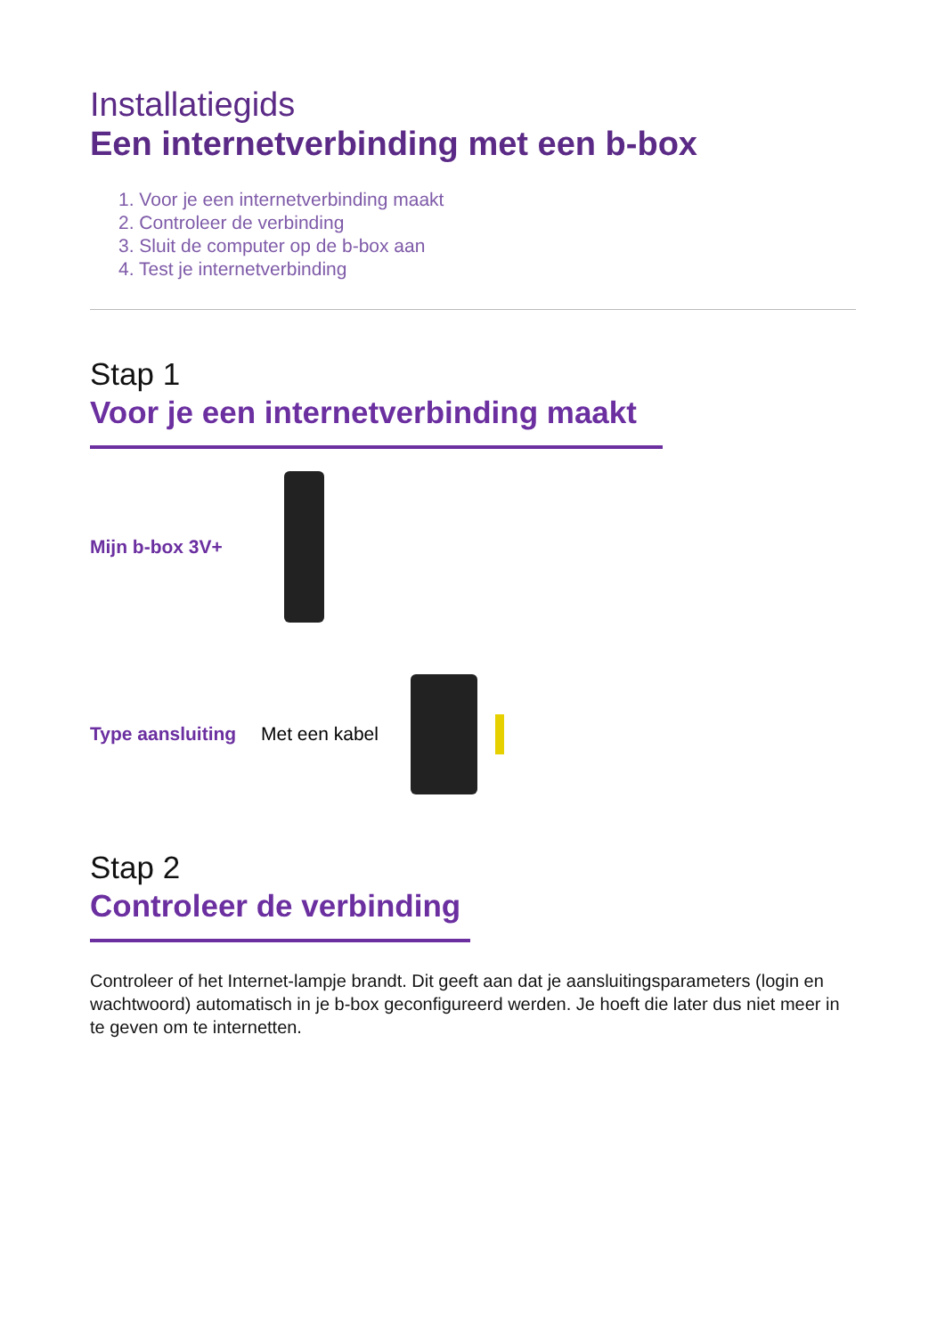Installatiegids
Een internetverbinding met een b-box
1. Voor je een internetverbinding maakt
2. Controleer de verbinding
3. Sluit de computer op de b-box aan
4. Test je internetverbinding
Stap 1
Voor je een internetverbinding maakt
Mijn b-box 3V+
Type aansluiting Met een kabel
Stap 2
Controleer de verbinding
Controleer of het Internet-lampje brandt. Dit geeft aan dat je aansluitingsparameters (login en wachtwoord) automatisch in je b-box geconfigureerd werden. Je hoeft die later dus niet meer in te geven om te internetten.